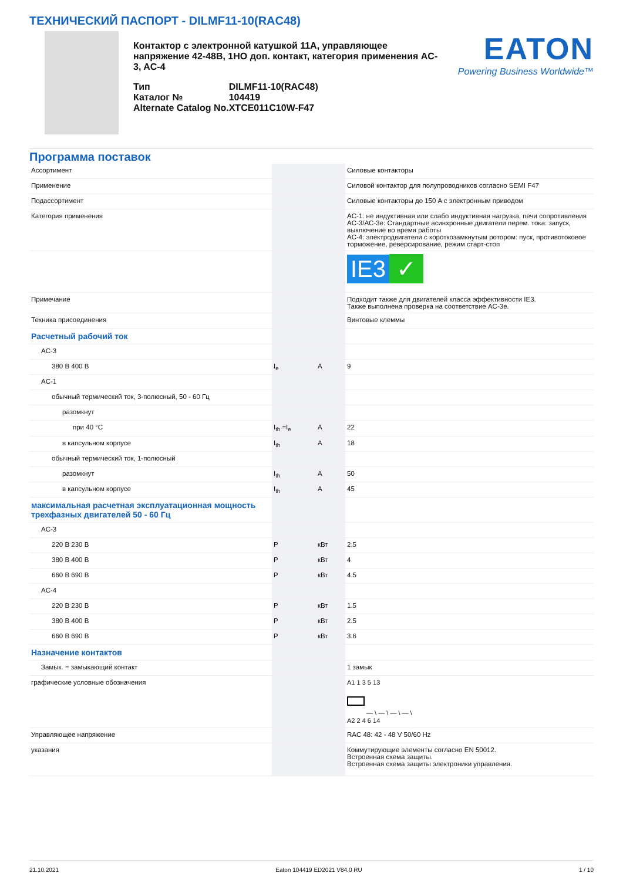ТЕХНИЧЕСКИЙ ПАСПОРТ - DILMF11-10(RAC48)
Контактор с электронной катушкой 11A, управляющее напряжение 42-48В, 1НО доп. контакт, категория применения AC-3, AC-4
| Тип | DILMF11-10(RAC48) |
| Каталог № | 104419 |
| Alternate Catalog No. | XTCE011C10W-F47 |
EATON
Powering Business Worldwide™
Программа поставок
| Ассортимент | | | Силовые контакторы |
| Применение | | | Силовой контактор для полупроводников согласно SEMI F47 |
| Подассортимент | | | Силовые контакторы до 150 A с электронным приводом |
| Категория применения | | | AC-1: не индуктивная или слабо индуктивная нагрузка, печи сопротивления AC-3/AC-3e: Стандартные асинхронные двигатели перем. тока: запуск, выключение во время работы AC-4: электродвигатели с короткозамкнутым ротором: пуск, противотоковое торможение, реверсирование, режим старт-стоп |
| | | | IE3 ✓ |
| Примечание | | | Подходит также для двигателей класса эффективности IE3. Также выполнена проверка на соответствие AC-3e. |
| Техника присоединения | | | Винтовые клеммы |
| Расчетный рабочий ток | | | |
| AC-3 | | | |
| 380 В 400 В | I<sub>e</sub> | A | 9 |
| AC-1 | | | |
| обычный термический ток, 3-полюсный, 50 - 60 Гц | | | |
| разомкнут | | | |
| при 40 °C | I<sub>th</sub> =I<sub>e</sub> | A | 22 |
| в капсульном корпусе | I<sub>th</sub> | A | 18 |
| обычный термический ток, 1-полюсный | | | |
| разомкнут | I<sub>th</sub> | A | 50 |
| в капсульном корпусе | I<sub>th</sub> | A | 45 |
| максимальная расчетная эксплуатационная мощность трехфазных двигателей 50 - 60 Гц | | | |
| AC-3 | | | |
| 220 В 230 В | P | кВт | 2.5 |
| 380 В 400 В | P | кВт | 4 |
| 660 В 690 В | P | кВт | 4.5 |
| AC-4 | | | |
| 220 В 230 В | P | кВт | 1.5 |
| 380 В 400 В | P | кВт | 2.5 |
| 660 В 690 В | P | кВт | 3.6 |
| Назначение контактов | | | |
| Замык. = замыкающий контакт | | | 1 замык |
| графические условные обозначения | | | A1 1 3 5 13 — \ — \ — \ — \ A2 2 4 6 14 |
| Управляющее напряжение | | | RAC 48: 42 - 48 V 50/60 Hz |
| указания | | | Коммутирующие элементы согласно EN 50012. Встроенная схема защиты. Встроенная схема защиты электроники управления. |
21.10.2021 Eaton 104419 ED2021 V84.0 RU 1 / 10